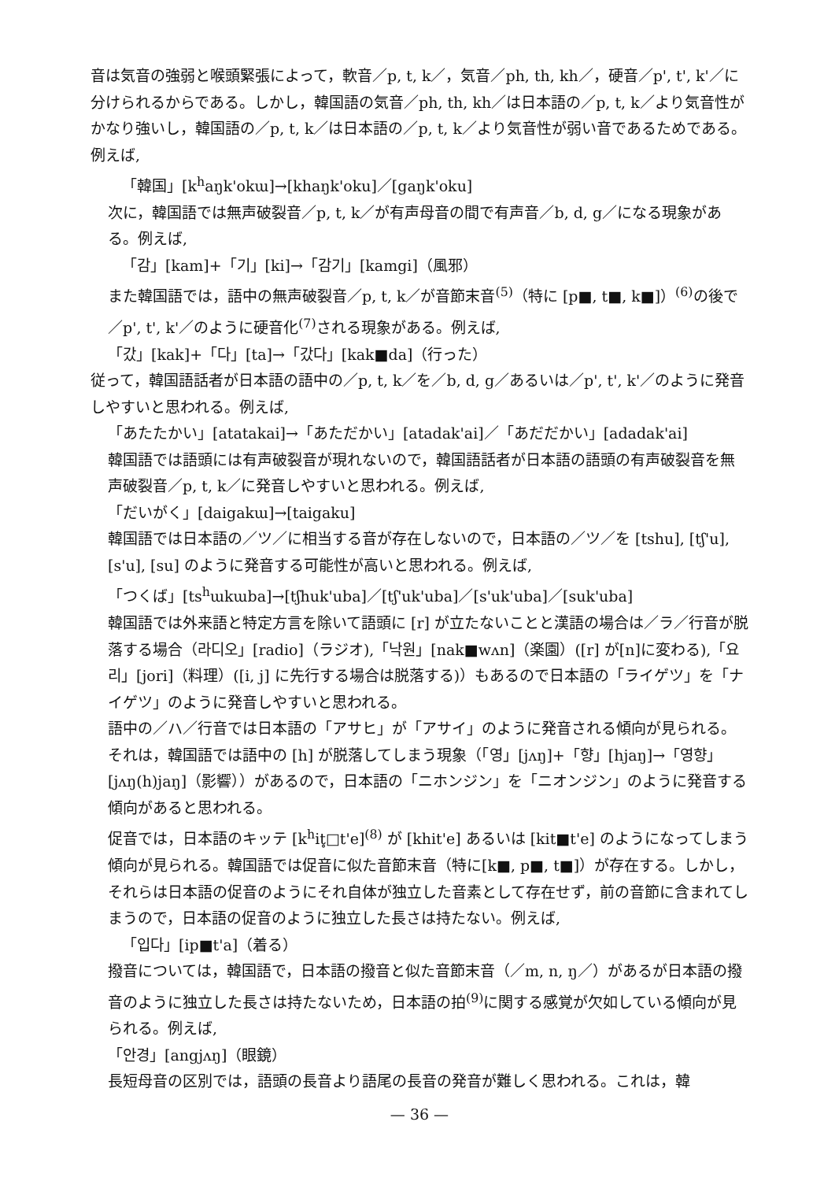音は気音の強弱と喉頭緊張によって，軟音／p, t, k／，気音／ph, th, kh／，硬音／p', t', k'／に分けられるからである。しかし，韓国語の気音／ph, th, kh／は日本語の／p, t, k／より気音性がかなり強いし，韓国語の／p, t, k／は日本語の／p, t, k／より気音性が弱い音であるためである。例えば,
「韓国」[k<sup>h</sup>aŋk'okɯ]→[khaŋk'oku]／[gaŋk'oku]
次に，韓国語では無声破裂音／p, t, k／が有声母音の間で有声音／b, d, g／になる現象がある。例えば,
「감」[kam]+「기」[ki]→「감기」[kamgi]（風邪）
また韓国語では，語中の無声破裂音／p, t, k／が音節末音<sup>(5)</sup>（特に [p■, t■, k■]）<sup>(6)</sup>の後で／p', t', k'／のように硬音化<sup>(7)</sup>される現象がある。例えば,
「갔」[kak]+「다」[ta]→「갔다」[kak■da]（行った）
従って，韓国語話者が日本語の語中の／p, t, k／を／b, d, g／あるいは／p', t', k'／のように発音しやすいと思われる。例えば,
「あたたかい」[atatakai]→「あただかい」[atadak'ai]／「あだだかい」[adadak'ai]
韓国語では語頭には有声破裂音が現れないので，韓国語話者が日本語の語頭の有声破裂音を無声破裂音／p, t, k／に発音しやすいと思われる。例えば,
「だいがく」[daigakɯ]→[taigaku]
韓国語では日本語の／ツ／に相当する音が存在しないので，日本語の／ツ／を [tshu], [tʃ'u], [s'u], [su] のように発音する可能性が高いと思われる。例えば,
「つくば」[ts<sup>h</sup>ɯkɯba]→[tʃhuk'uba]／[tʃ'uk'uba]／[s'uk'uba]／[suk'uba]
韓国語では外来語と特定方言を除いて語頭に [r] が立たないことと漢語の場合は／ラ／行音が脱落する場合（라디오」[radio]（ラジオ),「낙원」[nak■wʌn]（楽園）([r] が[n]に変わる),「요리」[jori]（料理）([i, j] に先行する場合は脱落する)）もあるので日本語の「ライゲツ」を「ナイゲツ」のように発音しやすいと思われる。
語中の／ハ／行音では日本語の「アサヒ」が「アサイ」のように発音される傾向が見られる。それは，韓国語では語中の [h] が脱落してしまう現象（「영」[jʌŋ]+「향」[hjaŋ]→「영향」[jʌŋ(h)jaŋ]（影響））があるので，日本語の「ニホンジン」を「ニオンジン」のように発音する傾向があると思われる。
促音では，日本語のキッテ [k<sup>h</sup>it̥□t'e]<sup>(8)</sup> が [khit'e] あるいは [kit■t'e] のようになってしまう傾向が見られる。韓国語では促音に似た音節末音（特に[k■, p■, t■]）が存在する。しかし，それらは日本語の促音のようにそれ自体が独立した音素として存在せず，前の音節に含まれてしまうので，日本語の促音のように独立した長さは持たない。例えば,
「입다」[ip■t'a]（着る）
撥音については，韓国語で，日本語の撥音と似た音節末音（／m, n, ŋ／）があるが日本語の撥音のように独立した長さは持たないため，日本語の拍<sup>(9)</sup>に関する感覚が欠如している傾向が見られる。例えば,
「안경」[angjʌŋ]（眼鏡）
長短母音の区別では，語頭の長音より語尾の長音の発音が難しく思われる。これは，韓
— 36 —